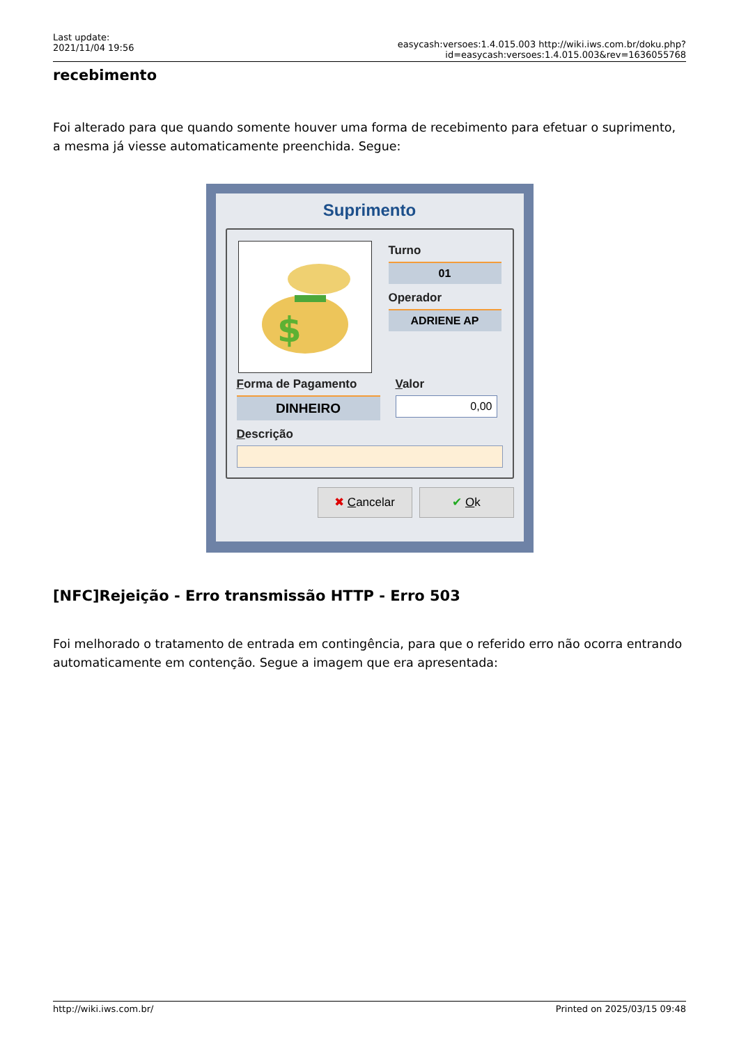Last update:
2021/11/04 19:56
easycash:versoes:1.4.015.003 http://wiki.iws.com.br/doku.php?id=easycash:versoes:1.4.015.003&rev=1636055768
recebimento
Foi alterado para que quando somente houver uma forma de recebimento para efetuar o suprimento, a mesma já viesse automaticamente preenchida. Segue:
Suprimento
$
Turno
01
Operador
ADRIENE AP
Forma de Pagamento
DINHEIRO
Valor
0,00
Descrição
✖ Cancelar ✔ Ok
[NFC]Rejeição - Erro transmissão HTTP - Erro 503
Foi melhorado o tratamento de entrada em contingência, para que o referido erro não ocorra entrando automaticamente em contenção. Segue a imagem que era apresentada:
http://wiki.iws.com.br/ Printed on 2025/03/15 09:48